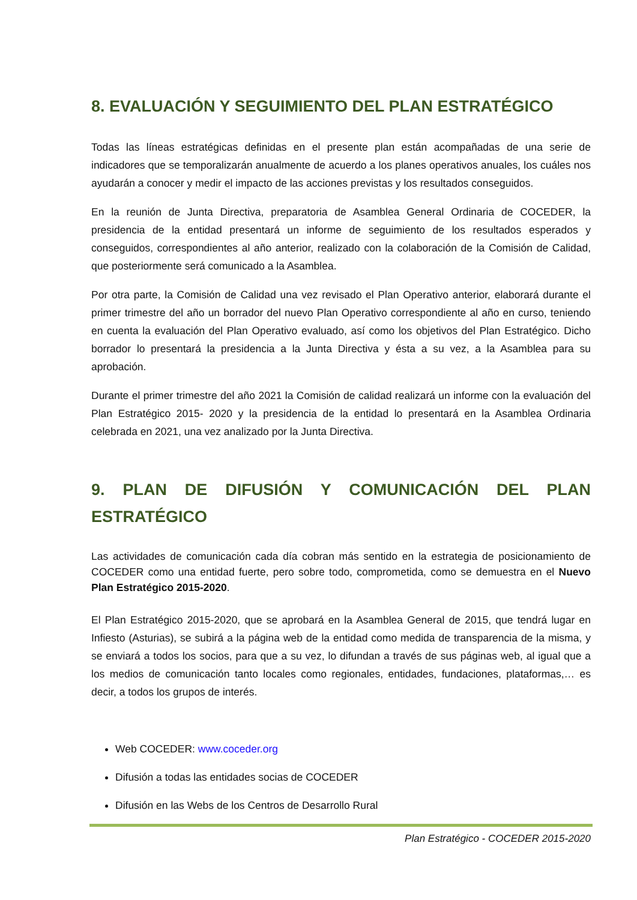8. EVALUACIÓN Y SEGUIMIENTO DEL PLAN ESTRATÉGICO
Todas las líneas estratégicas definidas en el presente plan están acompañadas de una serie de indicadores que se temporalizarán anualmente de acuerdo a los planes operativos anuales, los cuáles nos ayudarán a conocer y medir el impacto de las acciones previstas y los resultados conseguidos.
En la reunión de Junta Directiva, preparatoria de Asamblea General Ordinaria de COCEDER, la presidencia de la entidad presentará un informe de seguimiento de los resultados esperados y conseguidos, correspondientes al año anterior, realizado con la colaboración de la Comisión de Calidad, que posteriormente será comunicado a la Asamblea.
Por otra parte, la Comisión de Calidad una vez revisado el Plan Operativo anterior, elaborará durante el primer trimestre del año un borrador del nuevo Plan Operativo correspondiente al año en curso, teniendo en cuenta la evaluación del Plan Operativo evaluado, así como los objetivos del Plan Estratégico. Dicho borrador lo presentará la presidencia a la Junta Directiva y ésta a su vez, a la Asamblea para su aprobación.
Durante el primer trimestre del año 2021 la Comisión de calidad realizará un informe con la evaluación del Plan Estratégico 2015- 2020 y la presidencia de la entidad lo presentará en la Asamblea Ordinaria celebrada en 2021, una vez analizado por la Junta Directiva.
9. PLAN DE DIFUSIÓN Y COMUNICACIÓN DEL PLAN ESTRATÉGICO
Las actividades de comunicación cada día cobran más sentido en la estrategia de posicionamiento de COCEDER como una entidad fuerte, pero sobre todo, comprometida, como se demuestra en el Nuevo Plan Estratégico 2015-2020.
El Plan Estratégico 2015-2020, que se aprobará en la Asamblea General de 2015, que tendrá lugar en Infiesto (Asturias), se subirá a la página web de la entidad como medida de transparencia de la misma, y se enviará a todos los socios, para que a su vez, lo difundan a través de sus páginas web, al igual que a los medios de comunicación tanto locales como regionales, entidades, fundaciones, plataformas,… es decir, a todos los grupos de interés.
Web COCEDER: www.coceder.org
Difusión a todas las entidades socias de COCEDER
Difusión en las Webs de los Centros de Desarrollo Rural
Plan Estratégico - COCEDER 2015-2020